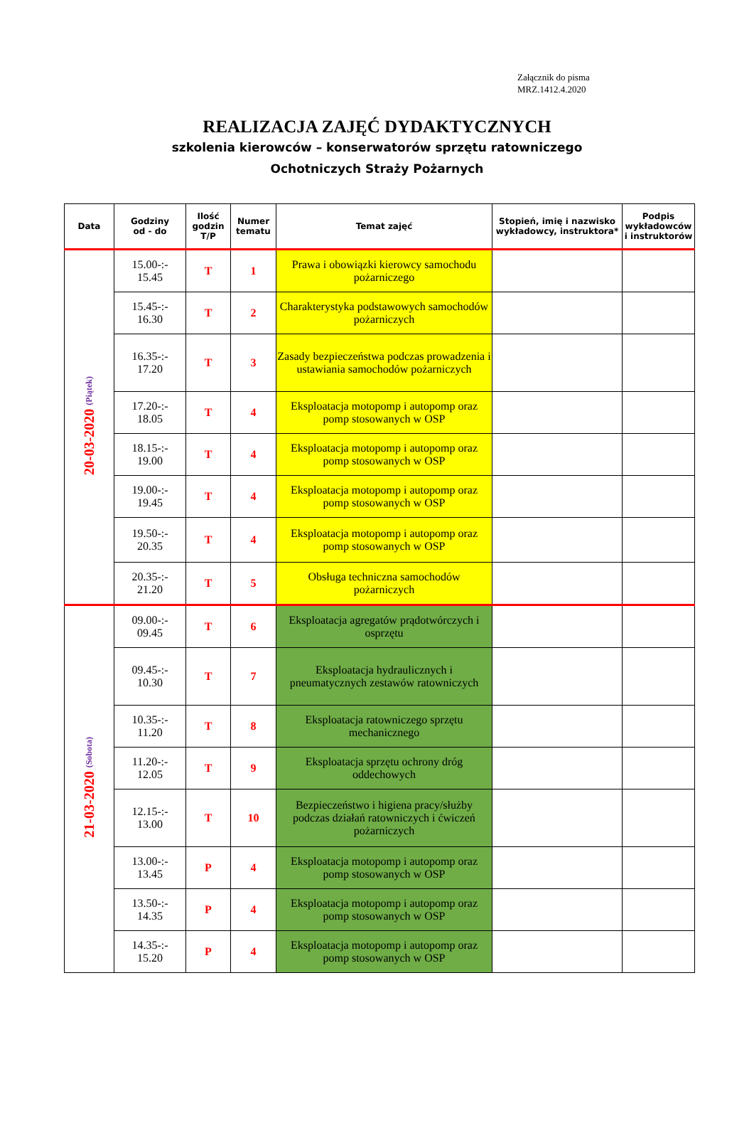Załącznik do pisma
MRZ.1412.4.2020
REALIZACJA ZAJĘĆ DYDAKTYCZNYCH
szkolenia kierowców – konserwatorów sprzętu ratowniczego
Ochotniczych Straży Pożarnych
| Data | Godziny od - do | Ilość godzin T/P | Numer tematu | Temat zajęć | Stopień, imię i nazwisko wykładowcy, instruktora* | Podpis wykładowców i instruktorów |
| --- | --- | --- | --- | --- | --- | --- |
| 20-03-2020 (Piątek) | 15.00-:- 15.45 | T | 1 | Prawa i obowiązki kierowcy samochodu pożarniczego | | |
| | 15.45-:- 16.30 | T | 2 | Charakterystyka podstawowych samochodów pożarniczych | | |
| | 16.35-:- 17.20 | T | 3 | Zasady bezpieczeństwa podczas prowadzenia i ustawiania samochodów pożarniczych | | |
| | 17.20-:- 18.05 | T | 4 | Eksploatacja motopomp i autopomp oraz pomp stosowanych w OSP | | |
| | 18.15-:- 19.00 | T | 4 | Eksploatacja motopomp i autopomp oraz pomp stosowanych w OSP | | |
| | 19.00-:- 19.45 | T | 4 | Eksploatacja motopomp i autopomp oraz pomp stosowanych w OSP | | |
| | 19.50-:- 20.35 | T | 4 | Eksploatacja motopomp i autopomp oraz pomp stosowanych w OSP | | |
| | 20.35-:- 21.20 | T | 5 | Obsługa techniczna samochodów pożarniczych | | |
| 21-03-2020 (Sobota) | 09.00-:- 09.45 | T | 6 | Eksploatacja agregatów prądotwórczych i osprzętu | | |
| | 09.45-:- 10.30 | T | 7 | Eksploatacja hydraulicznych i pneumatycznych zestawów ratowniczych | | |
| | 10.35-:- 11.20 | T | 8 | Eksploatacja ratowniczego sprzętu mechanicznego | | |
| | 11.20-:- 12.05 | T | 9 | Eksploatacja sprzętu ochrony dróg oddechowych | | |
| | 12.15-:- 13.00 | T | 10 | Bezpieczeństwo i higiena pracy/służby podczas działań ratowniczych i ćwiczeń pożarniczych | | |
| | 13.00-:- 13.45 | P | 4 | Eksploatacja motopomp i autopomp oraz pomp stosowanych w OSP | | |
| | 13.50-:- 14.35 | P | 4 | Eksploatacja motopomp i autopomp oraz pomp stosowanych w OSP | | |
| | 14.35-:- 15.20 | P | 4 | Eksploatacja motopomp i autopomp oraz pomp stosowanych w OSP | | |